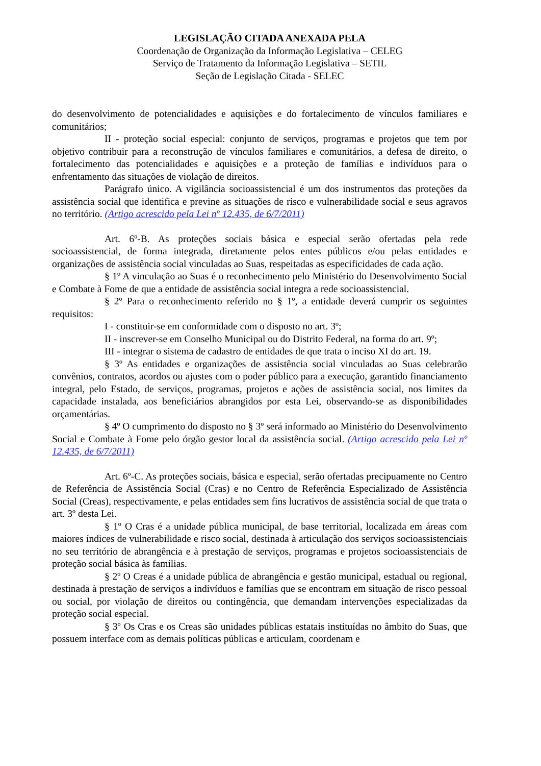LEGISLAÇÃO CITADA ANEXADA PELA
Coordenação de Organização da Informação Legislativa – CELEG
Serviço de Tratamento da Informação Legislativa – SETIL
Seção de Legislação Citada - SELEC
do desenvolvimento de potencialidades e aquisições e do fortalecimento de vínculos familiares e comunitários;
II - proteção social especial: conjunto de serviços, programas e projetos que tem por objetivo contribuir para a reconstrução de vínculos familiares e comunitários, a defesa de direito, o fortalecimento das potencialidades e aquisições e a proteção de famílias e indivíduos para o enfrentamento das situações de violação de direitos.
Parágrafo único. A vigilância socioassistencial é um dos instrumentos das proteções da assistência social que identifica e previne as situações de risco e vulnerabilidade social e seus agravos no território. (Artigo acrescido pela Lei nº 12.435, de 6/7/2011)
Art. 6º-B. As proteções sociais básica e especial serão ofertadas pela rede socioassistencial, de forma integrada, diretamente pelos entes públicos e/ou pelas entidades e organizações de assistência social vinculadas ao Suas, respeitadas as especificidades de cada ação.
§ 1º A vinculação ao Suas é o reconhecimento pelo Ministério do Desenvolvimento Social e Combate à Fome de que a entidade de assistência social integra a rede socioassistencial.
§ 2º Para o reconhecimento referido no § 1º, a entidade deverá cumprir os seguintes requisitos:
I - constituir-se em conformidade com o disposto no art. 3º;
II - inscrever-se em Conselho Municipal ou do Distrito Federal, na forma do art. 9º;
III - integrar o sistema de cadastro de entidades de que trata o inciso XI do art. 19.
§ 3º As entidades e organizações de assistência social vinculadas ao Suas celebrarão convênios, contratos, acordos ou ajustes com o poder público para a execução, garantido financiamento integral, pelo Estado, de serviços, programas, projetos e ações de assistência social, nos limites da capacidade instalada, aos beneficiários abrangidos por esta Lei, observando-se as disponibilidades orçamentárias.
§ 4º O cumprimento do disposto no § 3º será informado ao Ministério do Desenvolvimento Social e Combate à Fome pelo órgão gestor local da assistência social. (Artigo acrescido pela Lei nº 12.435, de 6/7/2011)
Art. 6º-C. As proteções sociais, básica e especial, serão ofertadas precipuamente no Centro de Referência de Assistência Social (Cras) e no Centro de Referência Especializado de Assistência Social (Creas), respectivamente, e pelas entidades sem fins lucrativos de assistência social de que trata o art. 3º desta Lei.
§ 1º O Cras é a unidade pública municipal, de base territorial, localizada em áreas com maiores índices de vulnerabilidade e risco social, destinada à articulação dos serviços socioassistenciais no seu território de abrangência e à prestação de serviços, programas e projetos socioassistenciais de proteção social básica às famílias.
§ 2º O Creas é a unidade pública de abrangência e gestão municipal, estadual ou regional, destinada à prestação de serviços a indivíduos e famílias que se encontram em situação de risco pessoal ou social, por violação de direitos ou contingência, que demandam intervenções especializadas da proteção social especial.
§ 3º Os Cras e os Creas são unidades públicas estatais instituídas no âmbito do Suas, que possuem interface com as demais políticas públicas e articulam, coordenam e